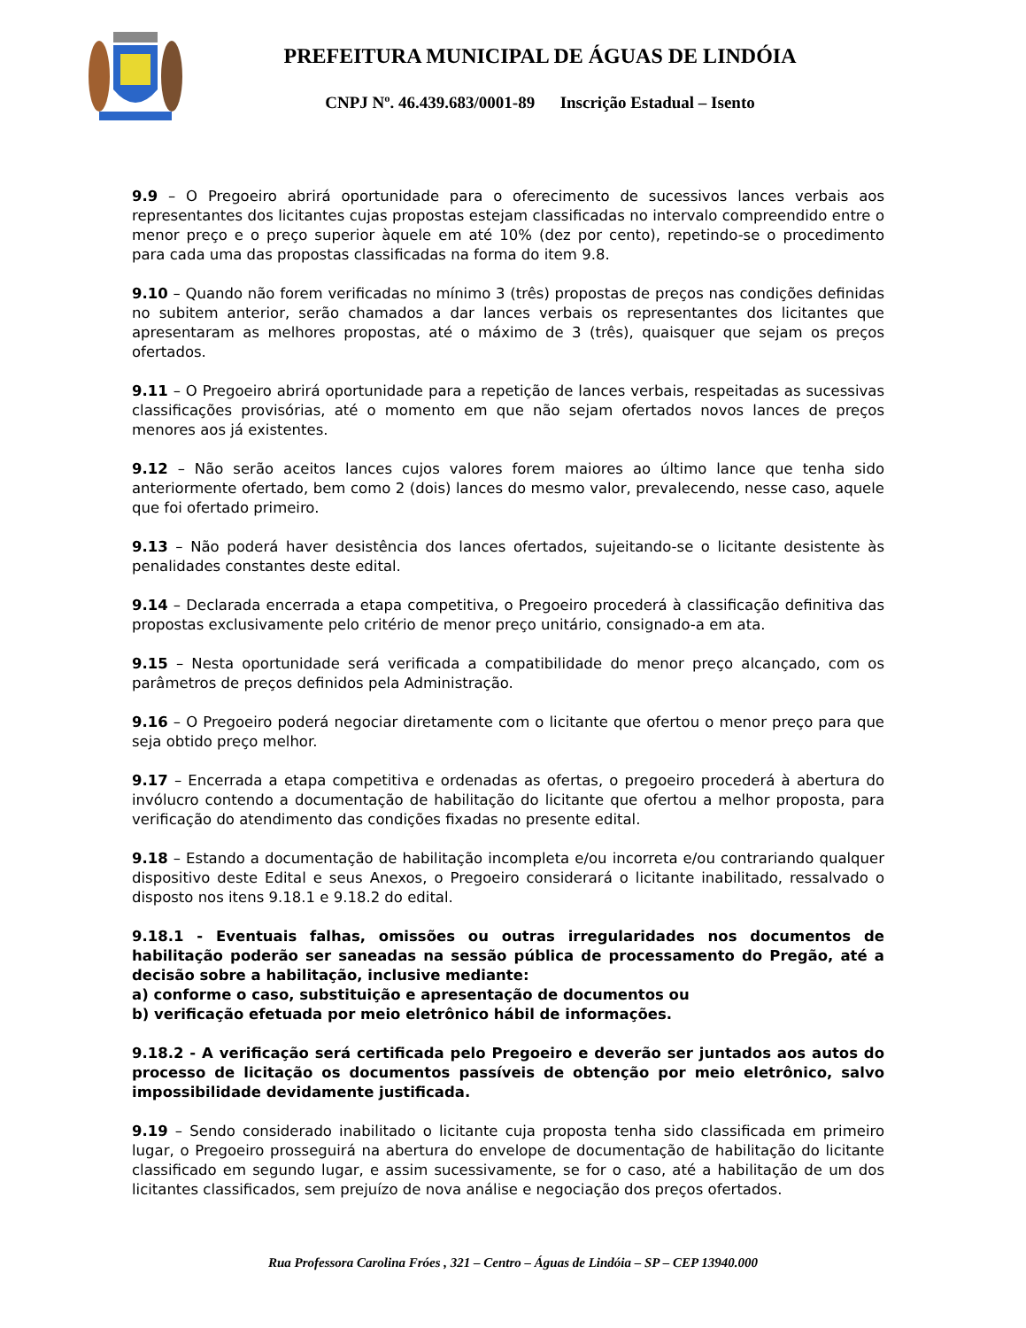PREFEITURA MUNICIPAL DE ÁGUAS DE LINDÓIA
CNPJ Nº. 46.439.683/0001-89 Inscrição Estadual – Isento
9.9 – O Pregoeiro abrirá oportunidade para o oferecimento de sucessivos lances verbais aos representantes dos licitantes cujas propostas estejam classificadas no intervalo compreendido entre o menor preço e o preço superior àquele em até 10% (dez por cento), repetindo-se o procedimento para cada uma das propostas classificadas na forma do item 9.8.
9.10 – Quando não forem verificadas no mínimo 3 (três) propostas de preços nas condições definidas no subitem anterior, serão chamados a dar lances verbais os representantes dos licitantes que apresentaram as melhores propostas, até o máximo de 3 (três), quaisquer que sejam os preços ofertados.
9.11 – O Pregoeiro abrirá oportunidade para a repetição de lances verbais, respeitadas as sucessivas classificações provisórias, até o momento em que não sejam ofertados novos lances de preços menores aos já existentes.
9.12 – Não serão aceitos lances cujos valores forem maiores ao último lance que tenha sido anteriormente ofertado, bem como 2 (dois) lances do mesmo valor, prevalecendo, nesse caso, aquele que foi ofertado primeiro.
9.13 – Não poderá haver desistência dos lances ofertados, sujeitando-se o licitante desistente às penalidades constantes deste edital.
9.14 – Declarada encerrada a etapa competitiva, o Pregoeiro procederá à classificação definitiva das propostas exclusivamente pelo critério de menor preço unitário, consignado-a em ata.
9.15 – Nesta oportunidade será verificada a compatibilidade do menor preço alcançado, com os parâmetros de preços definidos pela Administração.
9.16 – O Pregoeiro poderá negociar diretamente com o licitante que ofertou o menor preço para que seja obtido preço melhor.
9.17 – Encerrada a etapa competitiva e ordenadas as ofertas, o pregoeiro procederá à abertura do invólucro contendo a documentação de habilitação do licitante que ofertou a melhor proposta, para verificação do atendimento das condições fixadas no presente edital.
9.18 – Estando a documentação de habilitação incompleta e/ou incorreta e/ou contrariando qualquer dispositivo deste Edital e seus Anexos, o Pregoeiro considerará o licitante inabilitado, ressalvado o disposto nos itens 9.18.1 e 9.18.2 do edital.
9.18.1 - Eventuais falhas, omissões ou outras irregularidades nos documentos de habilitação poderão ser saneadas na sessão pública de processamento do Pregão, até a decisão sobre a habilitação, inclusive mediante:
a) conforme o caso, substituição e apresentação de documentos ou
b) verificação efetuada por meio eletrônico hábil de informações.
9.18.2 - A verificação será certificada pelo Pregoeiro e deverão ser juntados aos autos do processo de licitação os documentos passíveis de obtenção por meio eletrônico, salvo impossibilidade devidamente justificada.
9.19 – Sendo considerado inabilitado o licitante cuja proposta tenha sido classificada em primeiro lugar, o Pregoeiro prosseguirá na abertura do envelope de documentação de habilitação do licitante classificado em segundo lugar, e assim sucessivamente, se for o caso, até a habilitação de um dos licitantes classificados, sem prejuízo de nova análise e negociação dos preços ofertados.
Rua Professora Carolina Fróes , 321 – Centro – Águas de Lindóia – SP – CEP 13940.000